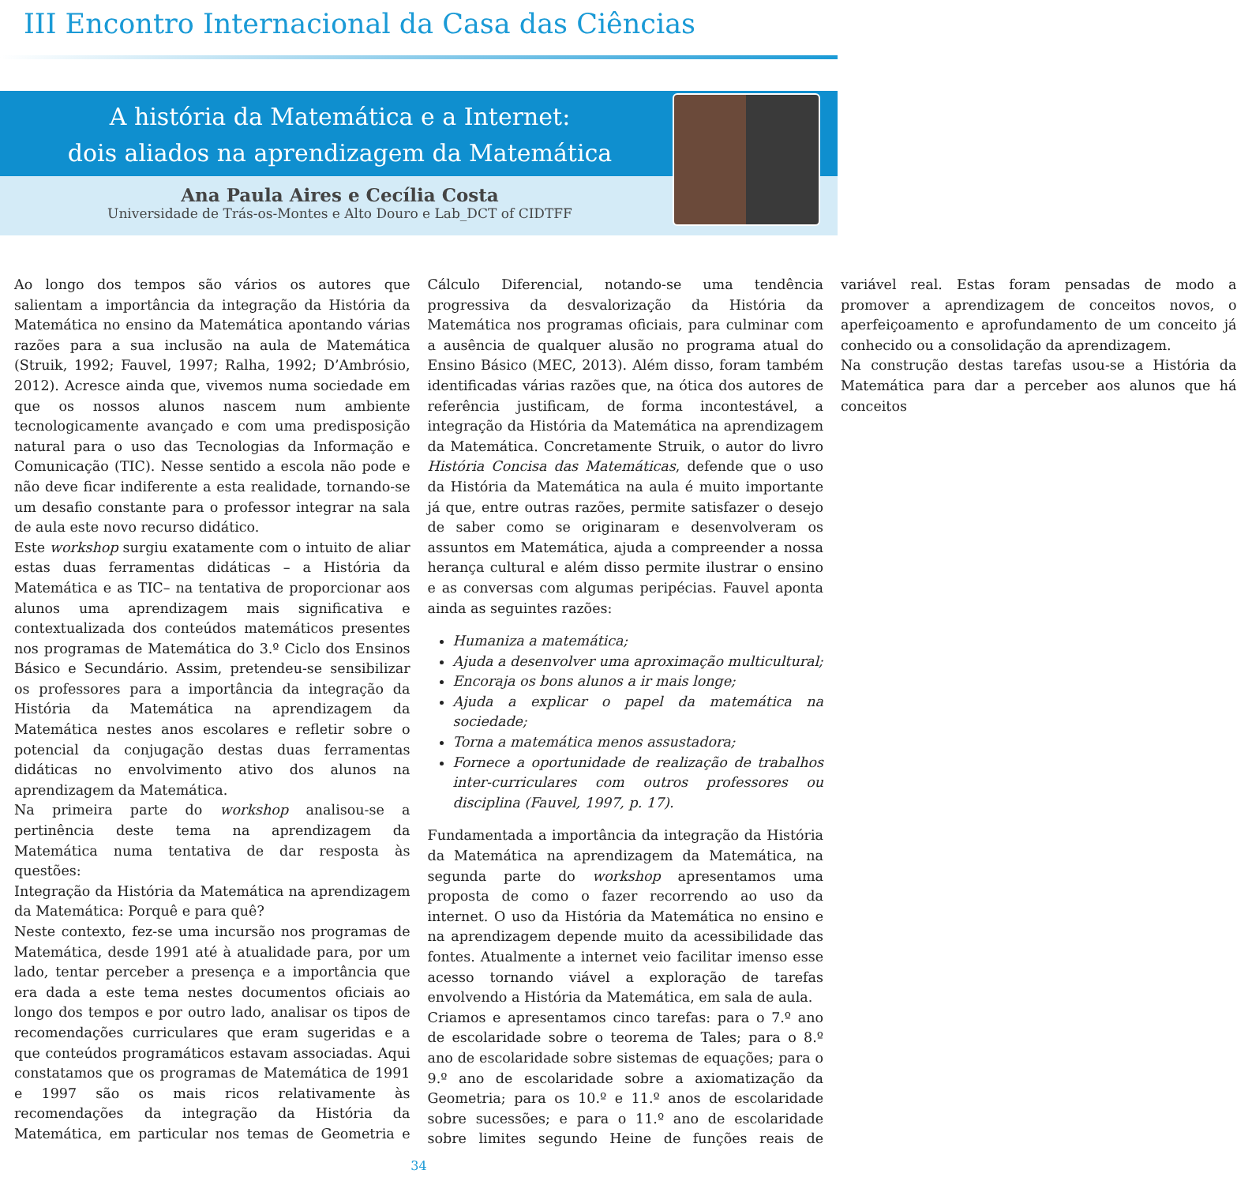III Encontro Internacional da Casa das Ciências
A história da Matemática e a Internet:
dois aliados na aprendizagem da Matemática
Ana Paula Aires e Cecília Costa
Universidade de Trás-os-Montes e Alto Douro e Lab_DCT of CIDTFF
Ao longo dos tempos são vários os autores que salientam a importância da integração da História da Matemática no ensino da Matemática apontando várias razões para a sua inclusão na aula de Matemática (Struik, 1992; Fauvel, 1997; Ralha, 1992; D’Ambrósio, 2012). Acresce ainda que, vivemos numa sociedade em que os nossos alunos nascem num ambiente tecnologicamente avançado e com uma predisposição natural para o uso das Tecnologias da Informação e Comunicação (TIC). Nesse sentido a escola não pode e não deve ficar indiferente a esta realidade, tornando-se um desafio constante para o professor integrar na sala de aula este novo recurso didático.
Este workshop surgiu exatamente com o intuito de aliar estas duas ferramentas didáticas – a História da Matemática e as TIC– na tentativa de proporcionar aos alunos uma aprendizagem mais significativa e contextualizada dos conteúdos matemáticos presentes nos programas de Matemática do 3.º Ciclo dos Ensinos Básico e Secundário. Assim, pretendeu-se sensibilizar os professores para a importância da integração da História da Matemática na aprendizagem da Matemática nestes anos escolares e refletir sobre o potencial da conjugação destas duas ferramentas didáticas no envolvimento ativo dos alunos na aprendizagem da Matemática.
Na primeira parte do workshop analisou-se a pertinência deste tema na aprendizagem da Matemática numa tentativa de dar resposta às questões:
Integração da História da Matemática na aprendizagem da Matemática: Porquê e para quê?
Neste contexto, fez-se uma incursão nos programas de Matemática, desde 1991 até à atualidade para, por um lado, tentar perceber a presença e a importância que era dada a este tema nestes documentos oficiais ao longo dos tempos e por outro lado, analisar os tipos de recomendações curriculares que eram sugeridas e a que conteúdos programáticos estavam associadas. Aqui constatamos que os programas de Matemática de 1991 e 1997 são os mais ricos relativamente às recomendações da integração da História da Matemática, em particular nos temas de Geometria e Cálculo Diferencial, notando-se uma tendência progressiva da desvalorização da História da Matemática nos programas oficiais, para culminar com a ausência de qualquer alusão no programa atual do Ensino Básico (MEC, 2013). Além disso, foram também identificadas várias razões que, na ótica dos autores de referência justificam, de forma incontestável, a integração da História da Matemática na aprendizagem da Matemática. Concretamente Struik, o autor do livro História Concisa das Matemáticas, defende que o uso da História da Matemática na aula é muito importante já que, entre outras razões, permite satisfazer o desejo de saber como se originaram e desenvolveram os assuntos em Matemática, ajuda a compreender a nossa herança cultural e além disso permite ilustrar o ensino e as conversas com algumas peripécias. Fauvel aponta ainda as seguintes razões:
Humaniza a matemática;
Ajuda a desenvolver uma aproximação multicultural;
Encoraja os bons alunos a ir mais longe;
Ajuda a explicar o papel da matemática na sociedade;
Torna a matemática menos assustadora;
Fornece a oportunidade de realização de trabalhos inter-curriculares com outros professores ou disciplina (Fauvel, 1997, p. 17).
Fundamentada a importância da integração da História da Matemática na aprendizagem da Matemática, na segunda parte do workshop apresentamos uma proposta de como o fazer recorrendo ao uso da internet. O uso da História da Matemática no ensino e na aprendizagem depende muito da acessibilidade das fontes. Atualmente a internet veio facilitar imenso esse acesso tornando viável a exploração de tarefas envolvendo a História da Matemática, em sala de aula.
Criamos e apresentamos cinco tarefas: para o 7.º ano de escolaridade sobre o teorema de Tales; para o 8.º ano de escolaridade sobre sistemas de equações; para o 9.º ano de escolaridade sobre a axiomatização da Geometria; para os 10.º e 11.º anos de escolaridade sobre sucessões; e para o 11.º ano de escolaridade sobre limites segundo Heine de funções reais de variável real. Estas foram pensadas de modo a promover a aprendizagem de conceitos novos, o aperfeiçoamento e aprofundamento de um conceito já conhecido ou a consolidação da aprendizagem.
Na construção destas tarefas usou-se a História da Matemática para dar a perceber aos alunos que há conceitos
34